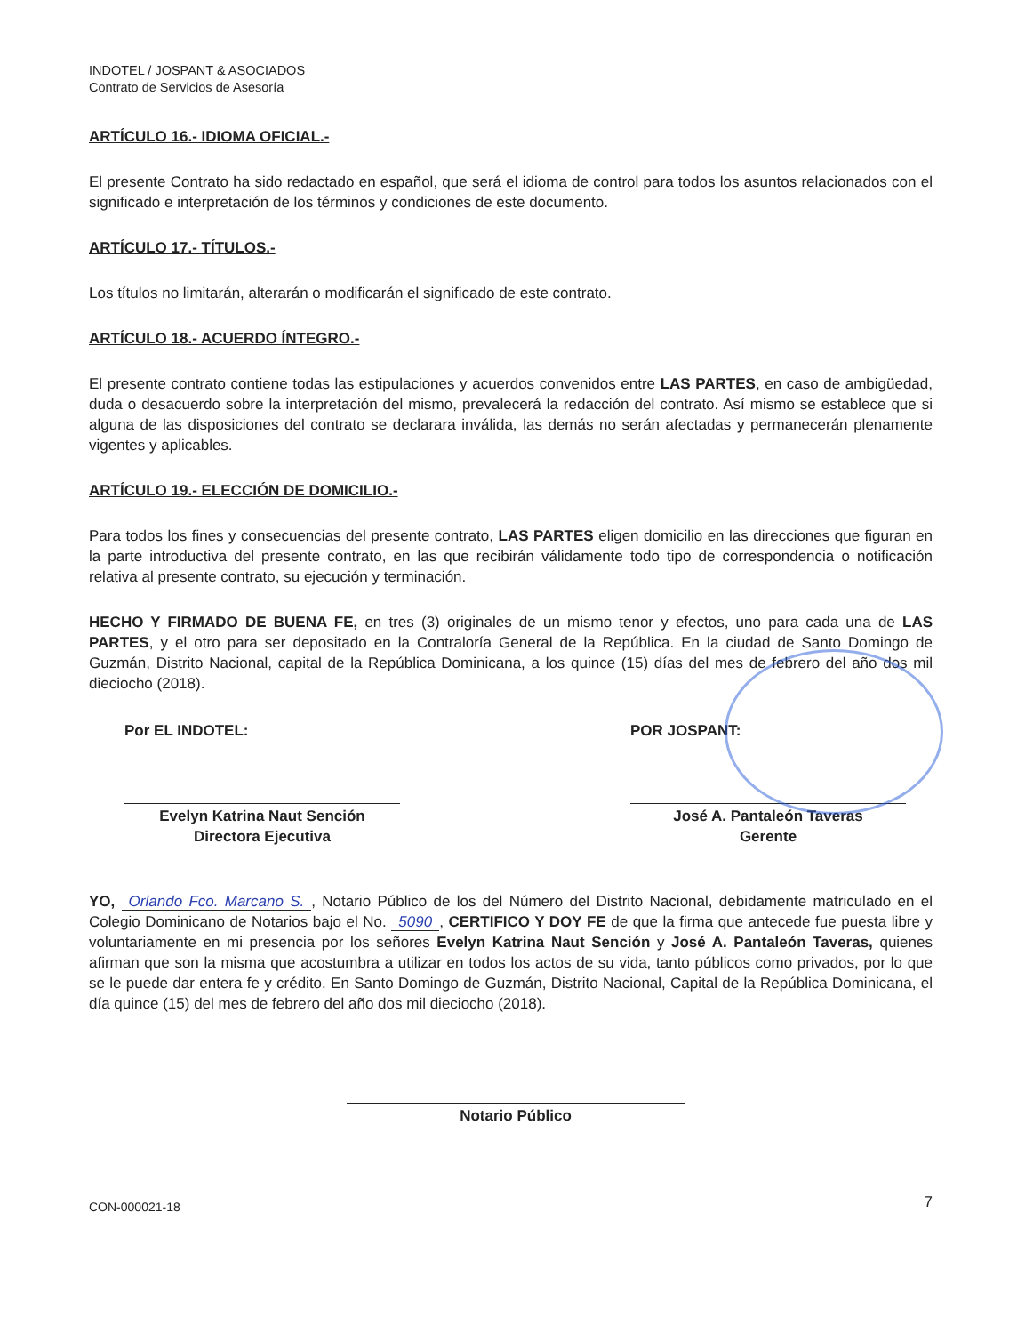INDOTEL / JOSPANT & ASOCIADOS
Contrato de Servicios de Asesoría
ARTÍCULO 16.- IDIOMA OFICIAL.-
El presente Contrato ha sido redactado en español, que será el idioma de control para todos los asuntos relacionados con el significado e interpretación de los términos y condiciones de este documento.
ARTÍCULO 17.- TÍTULOS.-
Los títulos no limitarán, alterarán o modificarán el significado de este contrato.
ARTÍCULO 18.- ACUERDO ÍNTEGRO.-
El presente contrato contiene todas las estipulaciones y acuerdos convenidos entre LAS PARTES, en caso de ambigüedad, duda o desacuerdo sobre la interpretación del mismo, prevalecerá la redacción del contrato. Así mismo se establece que si alguna de las disposiciones del contrato se declarara inválida, las demás no serán afectadas y permanecerán plenamente vigentes y aplicables.
ARTÍCULO 19.- ELECCIÓN DE DOMICILIO.-
Para todos los fines y consecuencias del presente contrato, LAS PARTES eligen domicilio en las direcciones que figuran en la parte introductiva del presente contrato, en las que recibirán válidamente todo tipo de correspondencia o notificación relativa al presente contrato, su ejecución y terminación.
HECHO Y FIRMADO DE BUENA FE, en tres (3) originales de un mismo tenor y efectos, uno para cada una de LAS PARTES, y el otro para ser depositado en la Contraloría General de la República. En la ciudad de Santo Domingo de Guzmán, Distrito Nacional, capital de la República Dominicana, a los quince (15) días del mes de febrero del año dos mil dieciocho (2018).
Por EL INDOTEL:
Evelyn Katrina Naut Sención
Directora Ejecutiva
POR JOSPANT:
José A. Pantaleón Taveras
Gerente
YO, Orlando Fco. Marcano S., Notario Público de los del Número del Distrito Nacional, debidamente matriculado en el Colegio Dominicano de Notarios bajo el No. 5090, CERTIFICO Y DOY FE de que la firma que antecede fue puesta libre y voluntariamente en mi presencia por los señores Evelyn Katrina Naut Sención y José A. Pantaleón Taveras, quienes afirman que son la misma que acostumbra a utilizar en todos los actos de su vida, tanto públicos como privados, por lo que se le puede dar entera fe y crédito. En Santo Domingo de Guzmán, Distrito Nacional, Capital de la República Dominicana, el día quince (15) del mes de febrero del año dos mil dieciocho (2018).
Notario Público
CON-000021-18
7